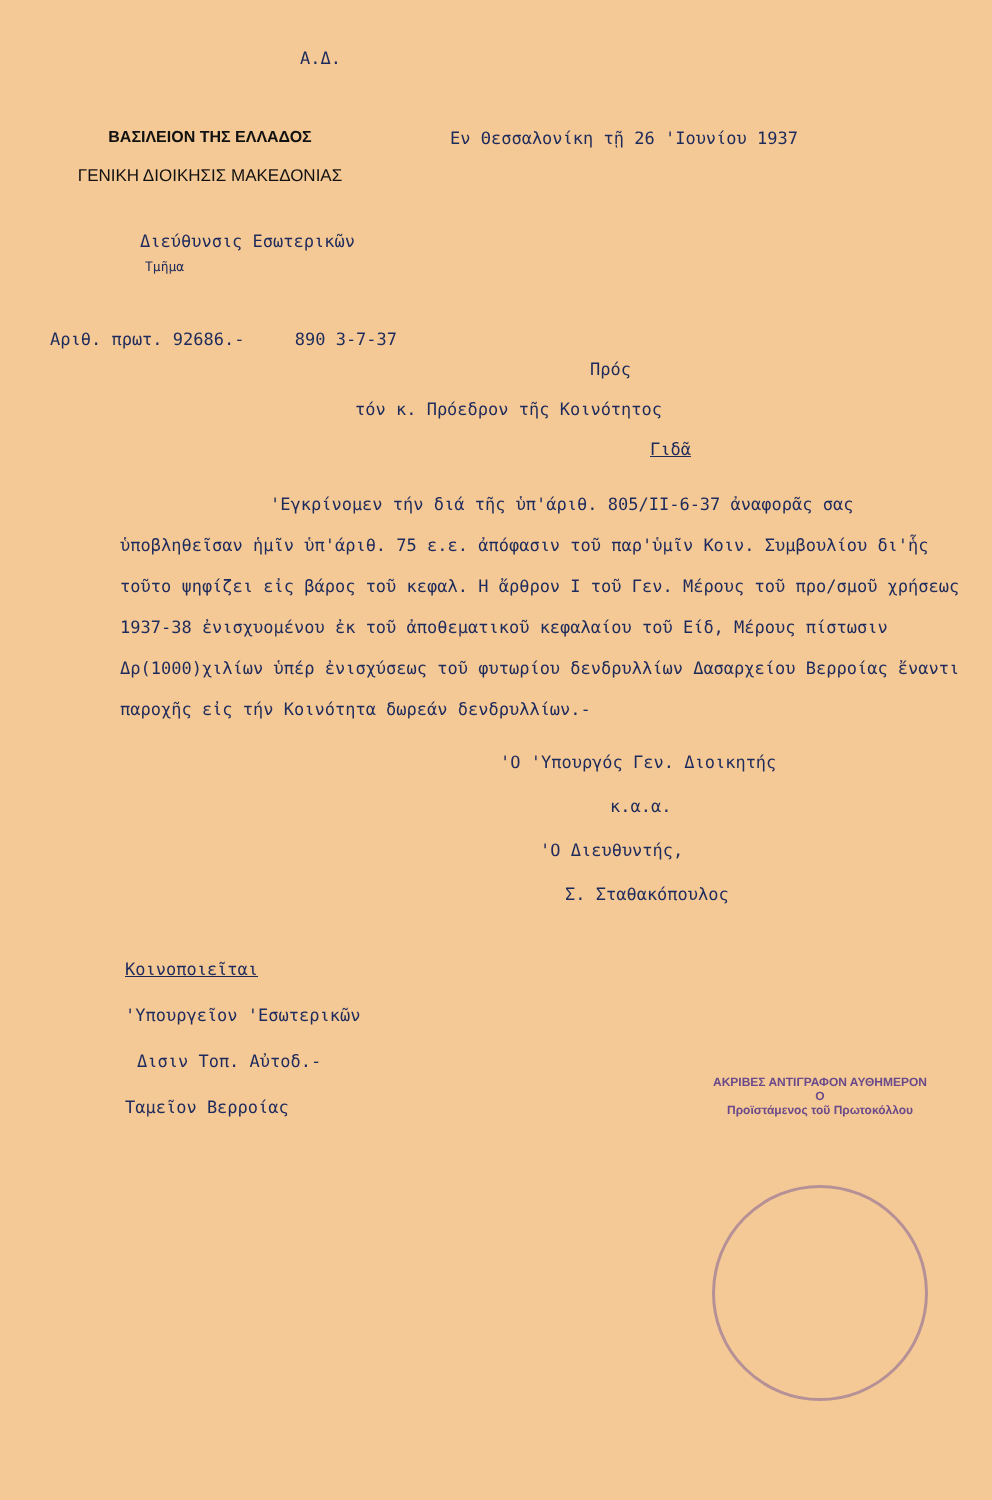Α.Δ.
ΒΑΣΙΛΕΙΟΝ ΤΗΣ ΕΛΛΑΔΟΣ
ΓΕΝΙΚΗ ΔΙΟΙΚΗΣΙΣ ΜΑΚΕΔΟΝΙΑΣ
Εν Θεσσαλονίκη τῇ 26 'Ιουνίου 1937
Διεύθυνσις Εσωτερικῶν
Τμῆμα
Αριθ. πρωτ. 92686.- 890 3-7-37
Πρός
τόν κ. Πρόεδρον τῆς Κοινότητος
Γιδᾶ
'Εγκρίνομεν τήν διά τῆς ὑπ'άριθ. 805/ΙΙ-6-37 ἀναφορᾶς σας ὑποβληθεῖσαν ἡμῖν ὑπ'άριθ. 75 ε.ε. ἀπόφασιν τοῦ παρ'ὑμῖν Κοιν. Συμβουλίου δι'ἧς τοῦτο ψηφίζει εἰς βάρος τοῦ κεφαλ. Η ἄρθρον Ι τοῦ Γεν. Μέρους τοῦ προ/σμοῦ χρήσεως 1937-38 ἐνισχυομένου ἐκ τοῦ ἀποθεματικοῦ κεφαλαίου τοῦ Είδ, Μέρους πίστωσιν Δρ(1000)χιλίων ὑπέρ ἐνισχύσεως τοῦ φυτωρίου δενδρυλλίων Δασαρχείου Βερροίας ἔναντι παροχῆς εἰς τήν Κοινότητα δωρεάν δενδρυλλίων.-
'Ο 'Υπουργός Γεν. Διοικητής
κ.α.α.
'Ο Διευθυντής,
Σ. Σταθακόπουλος
Κοινοποιεῖται
'Υπουργεῖον 'Εσωτερικῶν
Δισιν Τοπ. Αὐτοδ.-
Ταμεῖον Βερροίας
ΑΚΡΙΒΕΣ ΑΝΤΙΓΡΑΦΟΝ ΑΥΘΗΜΕΡΟΝ
Ο
Προϊστάμενος τοῦ Πρωτοκόλλου